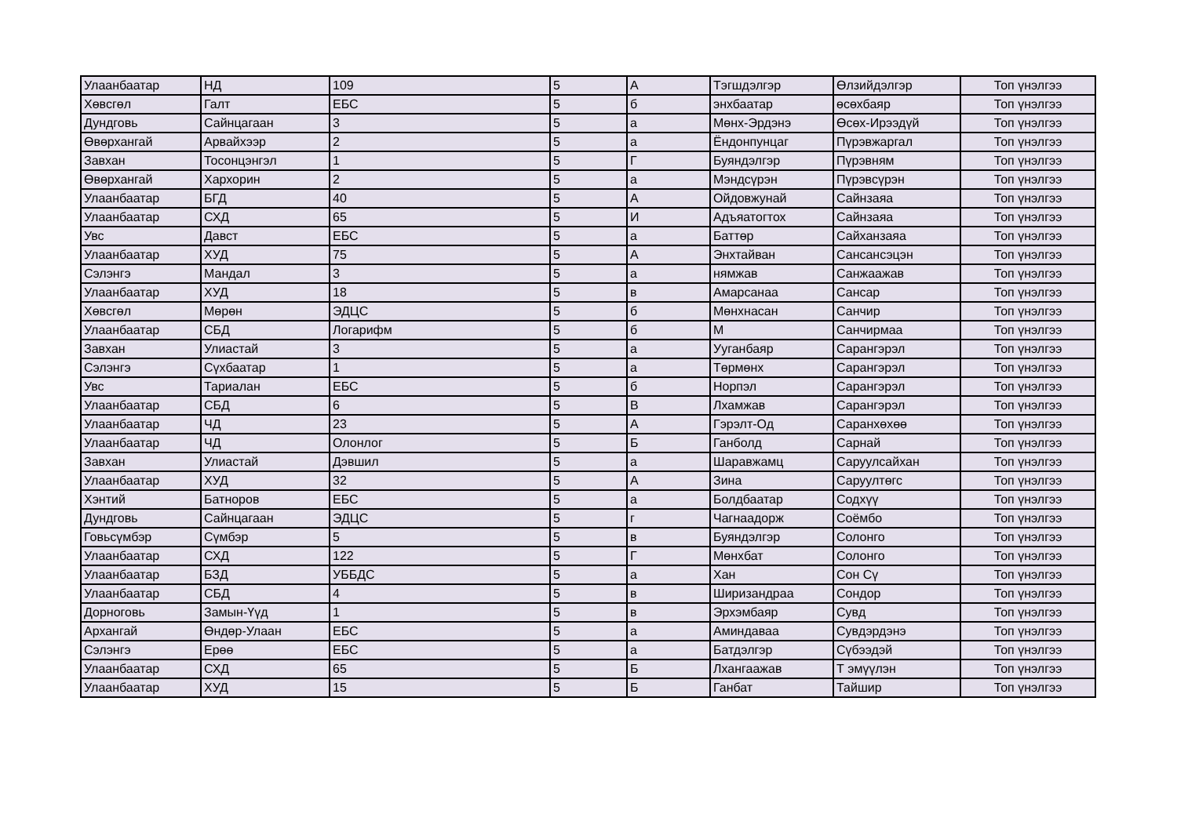| Улаанбаатар | НД | 109 | 5 | А | Тэгшдэлгэр | Өлзийдэлгэр | Топ үнэлгээ |
| Хөвсгөл | Галт | ЕБС | 5 | б | энхбаатар | өсөхбаяр | Топ үнэлгээ |
| Дундговь | Сайнцагаан | 3 | 5 | а | Мөнх-Эрдэнэ | Өсөх-Ирээдүй | Топ үнэлгээ |
| Өвөрхангай | Арвайхээр | 2 | 5 | а | Ёндонпунцаг | Пүрэвжаргал | Топ үнэлгээ |
| Завхан | Тосонцэнгэл | 1 | 5 | Г | Буяндэлгэр | Пүрэвням | Топ үнэлгээ |
| Өвөрхангай | Хархорин | 2 | 5 | а | Мэндсүрэн | Пүрэвсүрэн | Топ үнэлгээ |
| Улаанбаатар | БГД | 40 | 5 | А | Ойдовжунай | Сайнзаяа | Топ үнэлгээ |
| Улаанбаатар | СХД | 65 | 5 | И | Адъяатогтох | Сайнзаяа | Топ үнэлгээ |
| Увс | Давст | ЕБС | 5 | а | Баттөр | Сайханзаяа | Топ үнэлгээ |
| Улаанбаатар | ХУД | 75 | 5 | А | Энхтайван | Сансансэцэн | Топ үнэлгээ |
| Сэлэнгэ | Мандал | 3 | 5 | а | нямжав | Санжаажав | Топ үнэлгээ |
| Улаанбаатар | ХУД | 18 | 5 | в | Амарсанаа | Сансар | Топ үнэлгээ |
| Хөвсгөл | Мөрөн | ЭДЦС | 5 | б | Мөнхнасан | Санчир | Топ үнэлгээ |
| Улаанбаатар | СБД | Логарифм | 5 | б | М | Санчирмаа | Топ үнэлгээ |
| Завхан | Улиастай | 3 | 5 | а | Ууганбаяр | Сарангэрэл | Топ үнэлгээ |
| Сэлэнгэ | Сүхбаатар | 1 | 5 | а | Төрмөнх | Сарангэрэл | Топ үнэлгээ |
| Увс | Тариалан | ЕБС | 5 | б | Норпэл | Сарангэрэл | Топ үнэлгээ |
| Улаанбаатар | СБД | 6 | 5 | В | Лхамжав | Сарангэрэл | Топ үнэлгээ |
| Улаанбаатар | ЧД | 23 | 5 | А | Гэрэлт-Од | Саранхөхөө | Топ үнэлгээ |
| Улаанбаатар | ЧД | Олонлог | 5 | Б | Ганболд | Сарнай | Топ үнэлгээ |
| Завхан | Улиастай | Дэвшил | 5 | а | Шаравжамц | Саруулсайхан | Топ үнэлгээ |
| Улаанбаатар | ХУД | 32 | 5 | А | Зина | Саруултөгс | Топ үнэлгээ |
| Хэнтий | Батноров | ЕБС | 5 | а | Болдбаатар | Содхүү | Топ үнэлгээ |
| Дундговь | Сайнцагаан | ЭДЦС | 5 | г | Чагнаадорж | Соёмбо | Топ үнэлгээ |
| Говьсүмбэр | Сүмбэр | 5 | 5 | в | Буяндэлгэр | Солонго | Топ үнэлгээ |
| Улаанбаатар | СХД | 122 | 5 | Г | Мөнхбат | Солонго | Топ үнэлгээ |
| Улаанбаатар | БЗД | УББДС | 5 | а | Хан | Сон Сү | Топ үнэлгээ |
| Улаанбаатар | СБД | 4 | 5 | в | Ширизандраа | Сондор | Топ үнэлгээ |
| Дорноговь | Замын-Үүд | 1 | 5 | в | Эрхэмбаяр | Сувд | Топ үнэлгээ |
| Архангай | Өндөр-Улаан | ЕБС | 5 | а | Аминдаваа | Сувдэрдэнэ | Топ үнэлгээ |
| Сэлэнгэ | Ерөө | ЕБС | 5 | а | Батдэлгэр | Сүбээдэй | Топ үнэлгээ |
| Улаанбаатар | СХД | 65 | 5 | Б | Лхангаажав | Т эмүүлэн | Топ үнэлгээ |
| Улаанбаатар | ХУД | 15 | 5 | Б | Ганбат | Тайшир | Топ үнэлгээ |